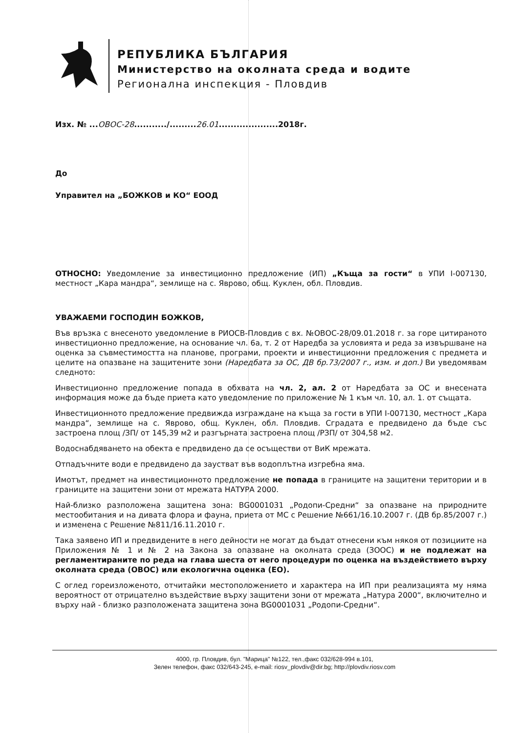РЕПУБЛИКА БЪЛГАРИЯ
Министерство на околната среда и водите
Регионална инспекция - Пловдив
Изх. № ...ОВОС-28.........../.........26.01....................2018г.
До
Управител на „БОЖКОВ и КО“ ЕООД
ОТНОСНО: Уведомление за инвестиционно предложение (ИП) „Къща за гости“ в УПИ I-007130, местност „Кара мандра“, землище на с. Яврово, общ. Куклен, обл. Пловдив.
УВАЖАЕМИ ГОСПОДИН БОЖКОВ,
Във връзка с внесеното уведомление в РИОСВ-Пловдив с вх. №ОВОС-28/09.01.2018 г. за горе цитираното инвестиционно предложение, на основание чл. 6а, т. 2 от Наредба за условията и реда за извършване на оценка за съвместимостта на планове, програми, проекти и инвестиционни предложения с предмета и целите на опазване на защитените зони (Наредбата за ОС, ДВ бр.73/2007 г., изм. и доп.) Ви уведомявам следното:
Инвестиционно предложение попада в обхвата на чл. 2, ал. 2 от Наредбата за ОС и внесената информация може да бъде приета като уведомление по приложение № 1 към чл. 10, ал. 1. от същата.
Инвестиционното предложение предвижда изграждане на къща за гости в УПИ I-007130, местност „Кара мандра“, землище на с. Яврово, общ. Куклен, обл. Пловдив. Сградата е предвидено да бъде със застроена площ /ЗП/ от 145,39 м2 и разгърната застроена площ /РЗП/ от 304,58 м2.
Водоснабдяването на обекта е предвидено да се осъществи от ВиК мрежата.
Отпадъчните води е предвидено да заустват във водоплътна изгребна яма.
Имотът, предмет на инвестиционното предложение не попада в границите на защитени територии и в границите на защитени зони от мрежата НАТУРА 2000.
Най-близко разположена защитена зона: BG0001031 „Родопи-Средни“ за опазване на природните местообитания и на дивата флора и фауна, приета от МС с Решение №661/16.10.2007 г. (ДВ бр.85/2007 г.) и изменена с Решение №811/16.11.2010 г.
Така заявено ИП и предвидените в него дейности не могат да бъдат отнесени към някоя от позициите на Приложения № 1 и № 2 на Закона за опазване на околната среда (ЗООС) и не подлежат на регламентираните по реда на глава шеста от него процедури по оценка на въздействието върху околната среда (ОВОС) или екологична оценка (ЕО).
С оглед гореизложеното, отчитайки местоположението и характера на ИП при реализацията му няма вероятност от отрицателно въздействие върху защитени зони от мрежата „Натура 2000“, включително и върху най - близко разположената защитена зона BG0001031 „Родопи-Средни“.
4000, гр. Пловдив, бул. "Марица" №122, тел.,факс 032/628-994 в.101,
Зелен телефон, факс 032/643-245, e-mail: riosv_plovdiv@dir.bg; http://plovdiv.riosv.com